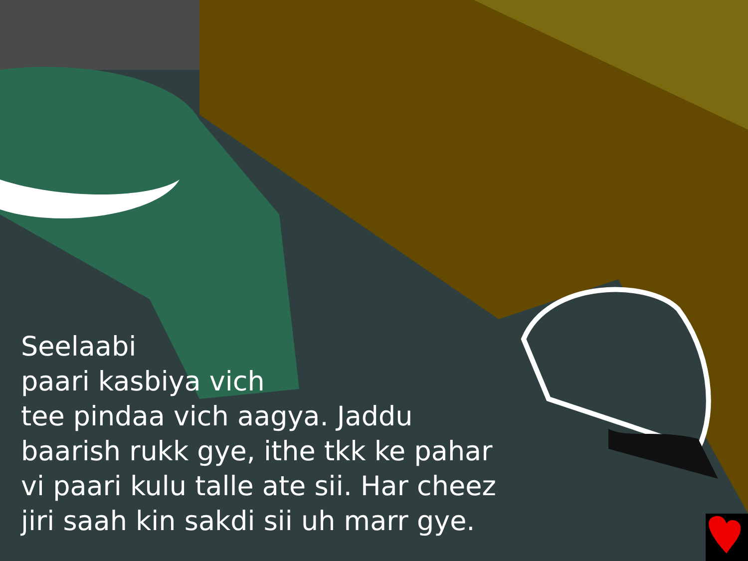Seelaabi
paari kasbiya vich
tee pindaa vich aagya. Jaddu
baarish rukk gye, ithe tkk ke pahar
vi paari kulu talle ate sii. Har cheez
jiri saah kin sakdi sii uh marr gye.